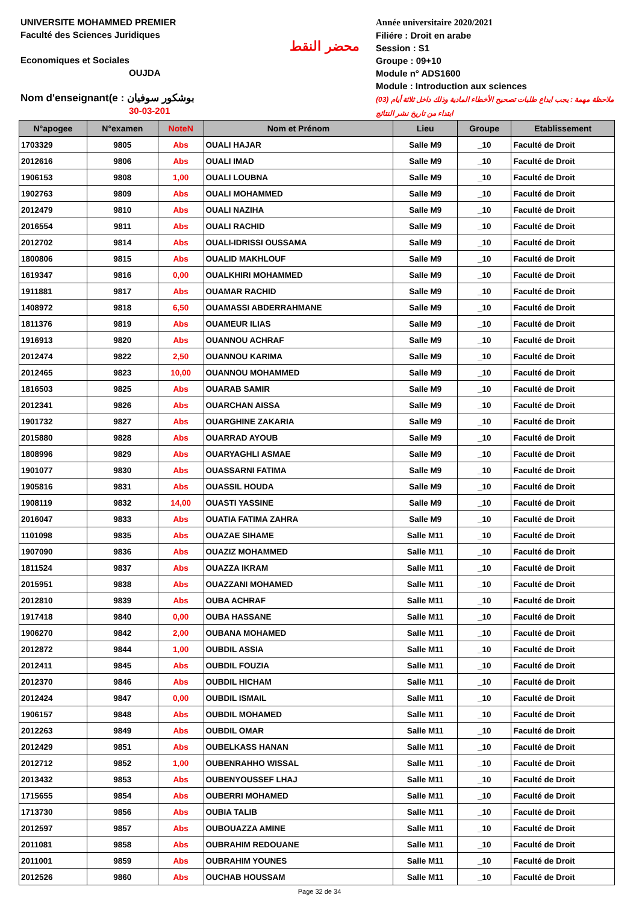UNIVERSITE MOHAMMED PREMIER
Faculté des Sciences Juridiques
Economiques et Sociales
OUJDA
Nom d'enseignant(e : بوشكور سوفيان
30-03-201
محضر النقط
Année universitaire 2020/2021
Filiére : Droit en arabe
Session : S1
Groupe : 09+10
Module n° ADS1600
Module : Introduction aux sciences
ملاحظة مهمة : يجب ايداع طلبات تصحيح الأخطاء المادية وذلك داخل ثلاثة أيام (03) ابتداء من تاريخ نشر النتائج
| N°apogee | N°examen | NoteN | Nom et Prénom | Lieu | Groupe | Etablissement |
| --- | --- | --- | --- | --- | --- | --- |
| 1703329 | 9805 | Abs | OUALI HAJAR | Salle M9 | _10 | Faculté de Droit |
| 2012616 | 9806 | Abs | OUALI IMAD | Salle M9 | _10 | Faculté de Droit |
| 1906153 | 9808 | 1,00 | OUALI LOUBNA | Salle M9 | _10 | Faculté de Droit |
| 1902763 | 9809 | Abs | OUALI MOHAMMED | Salle M9 | _10 | Faculté de Droit |
| 2012479 | 9810 | Abs | OUALI NAZIHA | Salle M9 | _10 | Faculté de Droit |
| 2016554 | 9811 | Abs | OUALI RACHID | Salle M9 | _10 | Faculté de Droit |
| 2012702 | 9814 | Abs | OUALI-IDRISSI OUSSAMA | Salle M9 | _10 | Faculté de Droit |
| 1800806 | 9815 | Abs | OUALID MAKHLOUF | Salle M9 | _10 | Faculté de Droit |
| 1619347 | 9816 | 0,00 | OUALKHIRI MOHAMMED | Salle M9 | _10 | Faculté de Droit |
| 1911881 | 9817 | Abs | OUAMAR RACHID | Salle M9 | _10 | Faculté de Droit |
| 1408972 | 9818 | 6,50 | OUAMASSI ABDERRAHMANE | Salle M9 | _10 | Faculté de Droit |
| 1811376 | 9819 | Abs | OUAMEUR ILIAS | Salle M9 | _10 | Faculté de Droit |
| 1916913 | 9820 | Abs | OUANNOU ACHRAF | Salle M9 | _10 | Faculté de Droit |
| 2012474 | 9822 | 2,50 | OUANNOU KARIMA | Salle M9 | _10 | Faculté de Droit |
| 2012465 | 9823 | 10,00 | OUANNOU MOHAMMED | Salle M9 | _10 | Faculté de Droit |
| 1816503 | 9825 | Abs | OUARAB SAMIR | Salle M9 | _10 | Faculté de Droit |
| 2012341 | 9826 | Abs | OUARCHAN AISSA | Salle M9 | _10 | Faculté de Droit |
| 1901732 | 9827 | Abs | OUARGHINE ZAKARIA | Salle M9 | _10 | Faculté de Droit |
| 2015880 | 9828 | Abs | OUARRAD AYOUB | Salle M9 | _10 | Faculté de Droit |
| 1808996 | 9829 | Abs | OUARYAGHLI ASMAE | Salle M9 | _10 | Faculté de Droit |
| 1901077 | 9830 | Abs | OUASSARNI FATIMA | Salle M9 | _10 | Faculté de Droit |
| 1905816 | 9831 | Abs | OUASSIL HOUDA | Salle M9 | _10 | Faculté de Droit |
| 1908119 | 9832 | 14,00 | OUASTI YASSINE | Salle M9 | _10 | Faculté de Droit |
| 2016047 | 9833 | Abs | OUATIA FATIMA ZAHRA | Salle M9 | _10 | Faculté de Droit |
| 1101098 | 9835 | Abs | OUAZAE SIHAME | Salle M11 | _10 | Faculté de Droit |
| 1907090 | 9836 | Abs | OUAZIZ MOHAMMED | Salle M11 | _10 | Faculté de Droit |
| 1811524 | 9837 | Abs | OUAZZA IKRAM | Salle M11 | _10 | Faculté de Droit |
| 2015951 | 9838 | Abs | OUAZZANI MOHAMED | Salle M11 | _10 | Faculté de Droit |
| 2012810 | 9839 | Abs | OUBA ACHRAF | Salle M11 | _10 | Faculté de Droit |
| 1917418 | 9840 | 0,00 | OUBA HASSANE | Salle M11 | _10 | Faculté de Droit |
| 1906270 | 9842 | 2,00 | OUBANA MOHAMED | Salle M11 | _10 | Faculté de Droit |
| 2012872 | 9844 | 1,00 | OUBDIL ASSIA | Salle M11 | _10 | Faculté de Droit |
| 2012411 | 9845 | Abs | OUBDIL FOUZIA | Salle M11 | _10 | Faculté de Droit |
| 2012370 | 9846 | Abs | OUBDIL HICHAM | Salle M11 | _10 | Faculté de Droit |
| 2012424 | 9847 | 0,00 | OUBDIL ISMAIL | Salle M11 | _10 | Faculté de Droit |
| 1906157 | 9848 | Abs | OUBDIL MOHAMED | Salle M11 | _10 | Faculté de Droit |
| 2012263 | 9849 | Abs | OUBDIL OMAR | Salle M11 | _10 | Faculté de Droit |
| 2012429 | 9851 | Abs | OUBELKASS HANAN | Salle M11 | _10 | Faculté de Droit |
| 2012712 | 9852 | 1,00 | OUBENRAHHO WISSAL | Salle M11 | _10 | Faculté de Droit |
| 2013432 | 9853 | Abs | OUBENYOUSSEF LHAJ | Salle M11 | _10 | Faculté de Droit |
| 1715655 | 9854 | Abs | OUBERRI MOHAMED | Salle M11 | _10 | Faculté de Droit |
| 1713730 | 9856 | Abs | OUBIA TALIB | Salle M11 | _10 | Faculté de Droit |
| 2012597 | 9857 | Abs | OUBOUAZZA AMINE | Salle M11 | _10 | Faculté de Droit |
| 2011081 | 9858 | Abs | OUBRAHIM REDOUANE | Salle M11 | _10 | Faculté de Droit |
| 2011001 | 9859 | Abs | OUBRAHIM YOUNES | Salle M11 | _10 | Faculté de Droit |
| 2012526 | 9860 | Abs | OUCHAB HOUSSAM | Salle M11 | _10 | Faculté de Droit |
Page 32 de 34